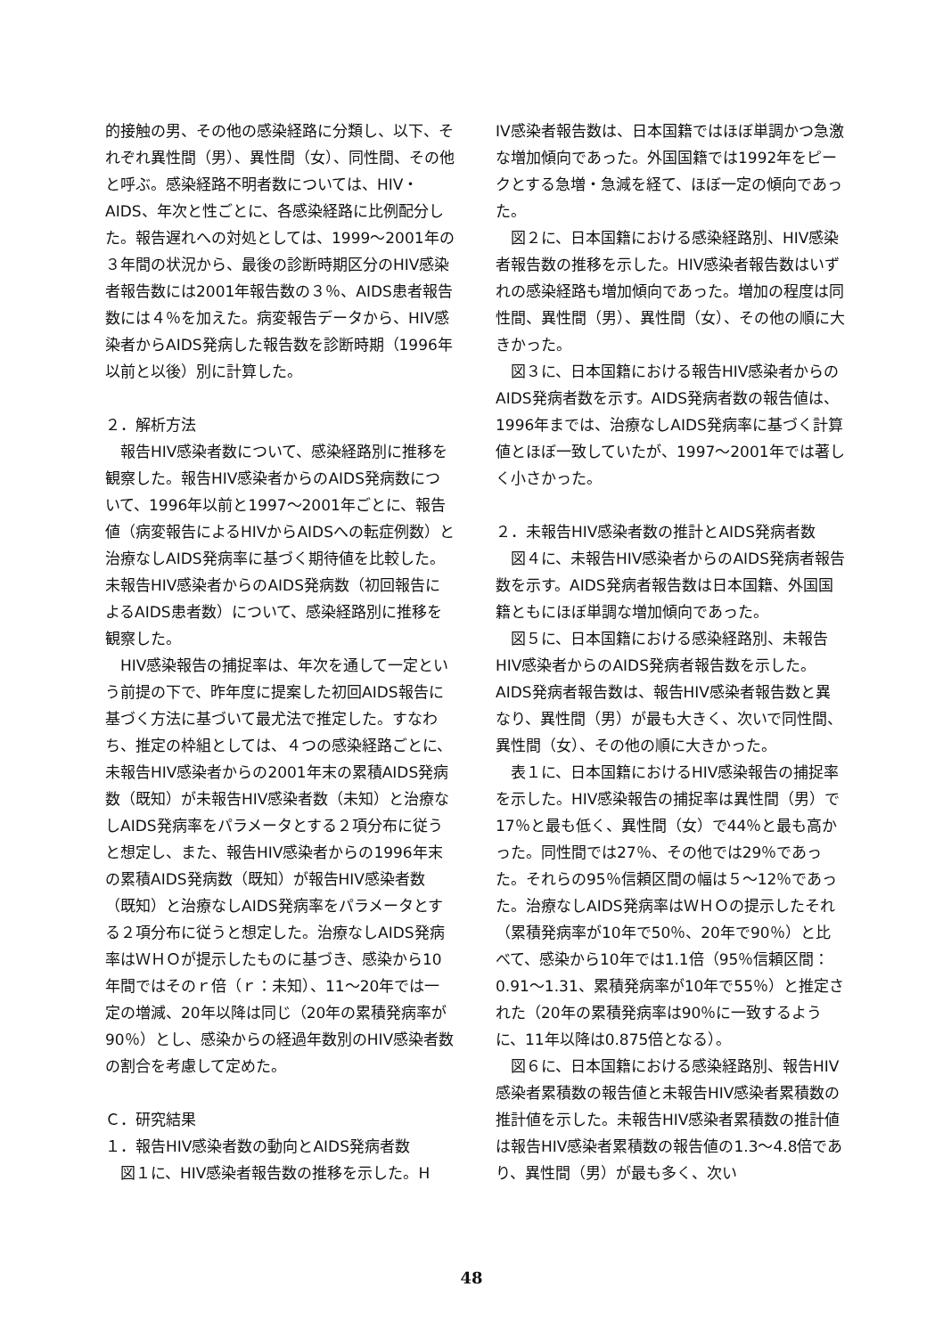的接触の男、その他の感染経路に分類し、以下、それぞれ異性間（男）、異性間（女）、同性間、その他と呼ぶ。感染経路不明者数については、HIV・AIDS、年次と性ごとに、各感染経路に比例配分した。報告遅れへの対処としては、1999〜2001年の３年間の状況から、最後の診断時期区分のHIV感染者報告数には2001年報告数の３％、AIDS患者報告数には４％を加えた。病変報告データから、HIV感染者からAIDS発病した報告数を診断時期（1996年以前と以後）別に計算した。
２．解析方法
　報告HIV感染者数について、感染経路別に推移を観察した。報告HIV感染者からのAIDS発病数について、1996年以前と1997〜2001年ごとに、報告値（病変報告によるHIVからAIDSへの転症例数）と治療なしAIDS発病率に基づく期待値を比較した。未報告HIV感染者からのAIDS発病数（初回報告によるAIDS患者数）について、感染経路別に推移を観察した。
　HIV感染報告の捕捉率は、年次を通して一定という前提の下で、昨年度に提案した初回AIDS報告に基づく方法に基づいて最尤法で推定した。すなわち、推定の枠組としては、４つの感染経路ごとに、未報告HIV感染者からの2001年末の累積AIDS発病数（既知）が未報告HIV感染者数（未知）と治療なしAIDS発病率をパラメータとする２項分布に従うと想定し、また、報告HIV感染者からの1996年末の累積AIDS発病数（既知）が報告HIV感染者数（既知）と治療なしAIDS発病率をパラメータとする２項分布に従うと想定した。治療なしAIDS発病率はＷＨＯが提示したものに基づき、感染から10年間ではそのｒ倍（ｒ：未知）、11〜20年では一定の増減、20年以降は同じ（20年の累積発病率が90％）とし、感染からの経過年数別のHIV感染者数の割合を考慮して定めた。
Ｃ．研究結果
１．報告HIV感染者数の動向とAIDS発病者数
　図１に、HIV感染者報告数の推移を示した。H
IV感染者報告数は、日本国籍ではほぼ単調かつ急激な増加傾向であった。外国国籍では1992年をピークとする急増・急減を経て、ほぼ一定の傾向であった。
　図２に、日本国籍における感染経路別、HIV感染者報告数の推移を示した。HIV感染者報告数はいずれの感染経路も増加傾向であった。増加の程度は同性間、異性間（男）、異性間（女）、その他の順に大きかった。
　図３に、日本国籍における報告HIV感染者からのAIDS発病者数を示す。AIDS発病者数の報告値は、1996年までは、治療なしAIDS発病率に基づく計算値とほぼ一致していたが、1997〜2001年では著しく小さかった。
２．未報告HIV感染者数の推計とAIDS発病者数
　図４に、未報告HIV感染者からのAIDS発病者報告数を示す。AIDS発病者報告数は日本国籍、外国国籍ともにほぼ単調な増加傾向であった。
　図５に、日本国籍における感染経路別、未報告HIV感染者からのAIDS発病者報告数を示した。AIDS発病者報告数は、報告HIV感染者報告数と異なり、異性間（男）が最も大きく、次いで同性間、異性間（女）、その他の順に大きかった。
　表１に、日本国籍におけるHIV感染報告の捕捉率を示した。HIV感染報告の捕捉率は異性間（男）で17％と最も低く、異性間（女）で44％と最も高かった。同性間では27％、その他では29％であった。それらの95％信頼区間の幅は５〜12％であった。治療なしAIDS発病率はＷＨＯの提示したそれ（累積発病率が10年で50％、20年で90％）と比べて、感染から10年では1.1倍（95％信頼区間：0.91〜1.31、累積発病率が10年で55％）と推定された（20年の累積発病率は90％に一致するように、11年以降は0.875倍となる）。
　図６に、日本国籍における感染経路別、報告HIV感染者累積数の報告値と未報告HIV感染者累積数の推計値を示した。未報告HIV感染者累積数の推計値は報告HIV感染者累積数の報告値の1.3〜4.8倍であり、異性間（男）が最も多く、次い
48